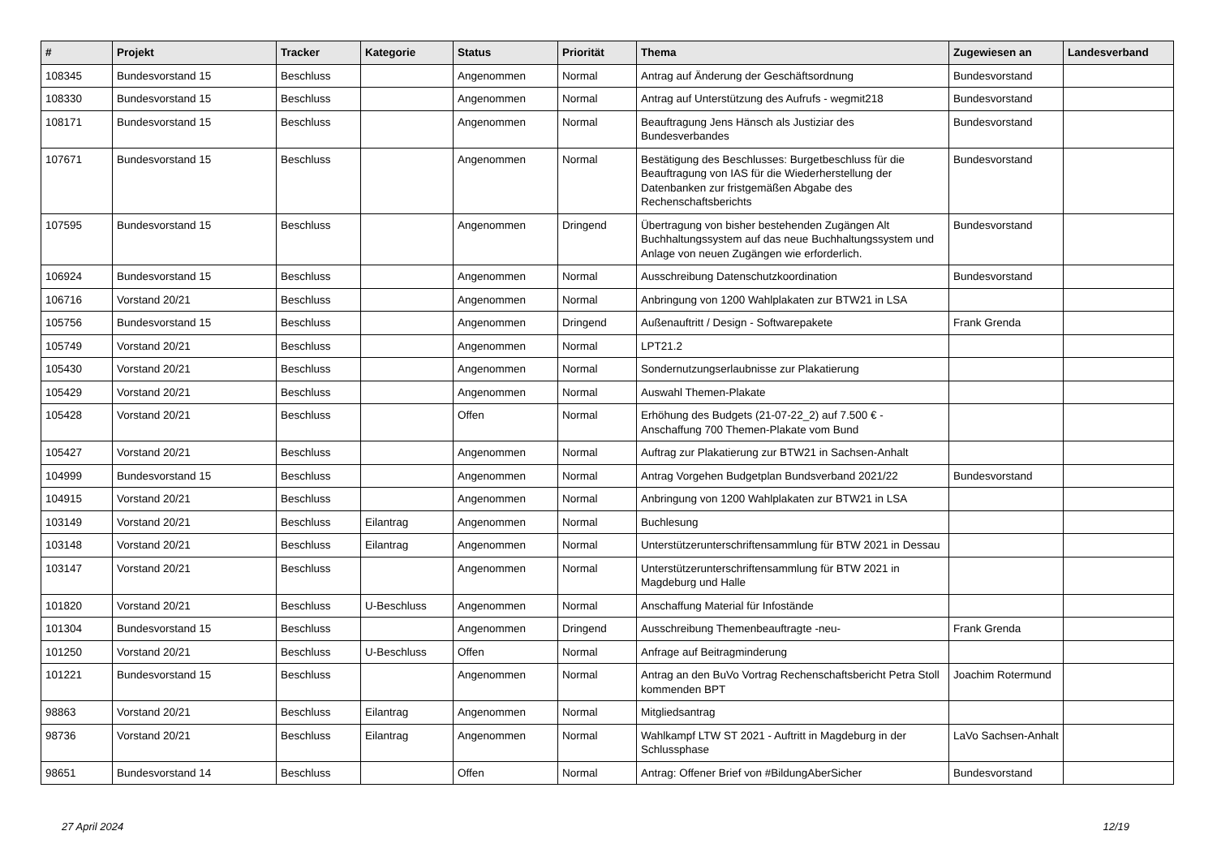| # | Projekt | Tracker | Kategorie | Status | Priorität | Thema | Zugewiesen an | Landesverband |
| --- | --- | --- | --- | --- | --- | --- | --- | --- |
| 108345 | Bundesvorstand 15 | Beschluss | | Angenommen | Normal | Antrag auf Änderung der Geschäftsordnung | Bundesvorstand | |
| 108330 | Bundesvorstand 15 | Beschluss | | Angenommen | Normal | Antrag auf Unterstützung des Aufrufs - wegmit218 | Bundesvorstand | |
| 108171 | Bundesvorstand 15 | Beschluss | | Angenommen | Normal | Beauftragung Jens Hänsch als Justiziar des Bundesverbandes | Bundesvorstand | |
| 107671 | Bundesvorstand 15 | Beschluss | | Angenommen | Normal | Bestätigung des Beschlusses: Burgetbeschluss für die Beauftragung von IAS für die Wiederherstellung der Datenbanken zur fristgemäßen Abgabe des Rechenschaftsberichts | Bundesvorstand | |
| 107595 | Bundesvorstand 15 | Beschluss | | Angenommen | Dringend | Übertragung von bisher bestehenden Zugängen Alt Buchhaltungssystem auf das neue Buchhaltungssystem und Anlage von neuen Zugängen wie erforderlich. | Bundesvorstand | |
| 106924 | Bundesvorstand 15 | Beschluss | | Angenommen | Normal | Ausschreibung Datenschutzkoordination | Bundesvorstand | |
| 106716 | Vorstand 20/21 | Beschluss | | Angenommen | Normal | Anbringung von 1200 Wahlplakaten zur BTW21 in LSA | | |
| 105756 | Bundesvorstand 15 | Beschluss | | Angenommen | Dringend | Außenauftritt / Design - Softwarepakete | Frank Grenda | |
| 105749 | Vorstand 20/21 | Beschluss | | Angenommen | Normal | LPT21.2 | | |
| 105430 | Vorstand 20/21 | Beschluss | | Angenommen | Normal | Sondernutzungserlaubnisse zur Plakatierung | | |
| 105429 | Vorstand 20/21 | Beschluss | | Angenommen | Normal | Auswahl Themen-Plakate | | |
| 105428 | Vorstand 20/21 | Beschluss | | Offen | Normal | Erhöhung des Budgets (21-07-22_2) auf 7.500 € - Anschaffung 700 Themen-Plakate vom Bund | | |
| 105427 | Vorstand 20/21 | Beschluss | | Angenommen | Normal | Auftrag zur Plakatierung zur BTW21 in Sachsen-Anhalt | | |
| 104999 | Bundesvorstand 15 | Beschluss | | Angenommen | Normal | Antrag Vorgehen Budgetplan Bundsverband 2021/22 | Bundesvorstand | |
| 104915 | Vorstand 20/21 | Beschluss | | Angenommen | Normal | Anbringung von 1200 Wahlplakaten zur BTW21 in LSA | | |
| 103149 | Vorstand 20/21 | Beschluss | Eilantrag | Angenommen | Normal | Buchlesung | | |
| 103148 | Vorstand 20/21 | Beschluss | Eilantrag | Angenommen | Normal | Unterstützerunterschriftensammlung für BTW 2021 in Dessau | | |
| 103147 | Vorstand 20/21 | Beschluss | | Angenommen | Normal | Unterstützerunterschriftensammlung für BTW 2021 in Magdeburg und Halle | | |
| 101820 | Vorstand 20/21 | Beschluss | U-Beschluss | Angenommen | Normal | Anschaffung Material für Infostände | | |
| 101304 | Bundesvorstand 15 | Beschluss | | Angenommen | Dringend | Ausschreibung Themenbeauftragte -neu- | Frank Grenda | |
| 101250 | Vorstand 20/21 | Beschluss | U-Beschluss | Offen | Normal | Anfrage auf Beitragminderung | | |
| 101221 | Bundesvorstand 15 | Beschluss | | Angenommen | Normal | Antrag an den BuVo Vortrag Rechenschaftsbericht Petra Stoll kommenden BPT | Joachim Rotermund | |
| 98863 | Vorstand 20/21 | Beschluss | Eilantrag | Angenommen | Normal | Mitgliedsantrag | | |
| 98736 | Vorstand 20/21 | Beschluss | Eilantrag | Angenommen | Normal | Wahlkampf LTW ST 2021 - Auftritt in Magdeburg in der Schlussphase | LaVo Sachsen-Anhalt | |
| 98651 | Bundesvorstand 14 | Beschluss | | Offen | Normal | Antrag: Offener Brief von #BildungAberSicher | Bundesvorstand | |
27 April 2024 12/19